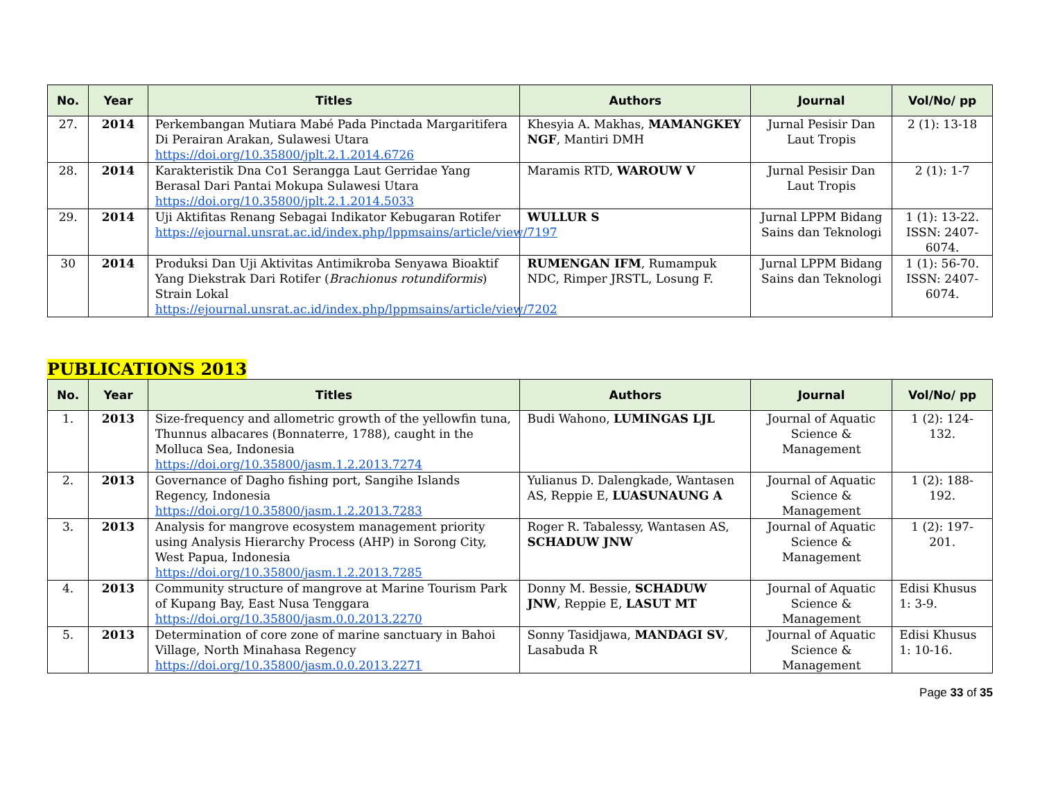| No. | Year | Titles | Authors | Journal | Vol/No/ pp |
| --- | --- | --- | --- | --- | --- |
| 27. | 2014 | Perkembangan Mutiara Mabé Pada Pinctada Margaritifera Di Perairan Arakan, Sulawesi Utara https://doi.org/10.35800/jplt.2.1.2014.6726 | Khesyia A. Makhas, MAMANGKEY NGF , Mantiri DMH | Jurnal Pesisir Dan Laut Tropis | 2 (1): 13-18 |
| 28. | 2014 | Karakteristik Dna Co1 Serangga Laut Gerridae Yang Berasal Dari Pantai Mokupa Sulawesi Utara https://doi.org/10.35800/jplt.2.1.2014.5033 | Maramis RTD, WAROUW V | Jurnal Pesisir Dan Laut Tropis | 2 (1): 1-7 |
| 29. | 2014 | Uji Aktifitas Renang Sebagai Indikator Kebugaran Rotifer https://ejournal.unsrat.ac.id/index.php/lppmsains/article/view/7197 | WULLUR S | Jurnal LPPM Bidang Sains dan Teknologi | 1 (1): 13-22. ISSN: 2407-6074. |
| 30 | 2014 | Produksi Dan Uji Aktivitas Antimikroba Senyawa Bioaktif Yang Diekstrak Dari Rotifer ( Brachionus rotundiformis ) Strain Lokal https://ejournal.unsrat.ac.id/index.php/lppmsains/article/view/7202 | RUMENGAN IFM , Rumampuk NDC, Rimper JRSTL, Losung F. | Jurnal LPPM Bidang Sains dan Teknologi | 1 (1): 56-70. ISSN: 2407-6074. |
PUBLICATIONS 2013
| No. | Year | Titles | Authors | Journal | Vol/No/ pp |
| --- | --- | --- | --- | --- | --- |
| 1. | 2013 | Size-frequency and allometric growth of the yellowfin tuna, Thunnus albacares (Bonnaterre, 1788), caught in the Molluca Sea, Indonesia https://doi.org/10.35800/jasm.1.2.2013.7274 | Budi Wahono, LUMINGAS LJL | Journal of Aquatic Science & Management | 1 (2): 124-132. |
| 2. | 2013 | Governance of Dagho fishing port, Sangihe Islands Regency, Indonesia https://doi.org/10.35800/jasm.1.2.2013.7283 | Yulianus D. Dalengkade, Wantasen AS, Reppie E, LUASUNAUNG A | Journal of Aquatic Science & Management | 1 (2): 188-192. |
| 3. | 2013 | Analysis for mangrove ecosystem management priority using Analysis Hierarchy Process (AHP) in Sorong City, West Papua, Indonesia https://doi.org/10.35800/jasm.1.2.2013.7285 | Roger R. Tabalessy, Wantasen AS, SCHADUW JNW | Journal of Aquatic Science & Management | 1 (2): 197-201. |
| 4. | 2013 | Community structure of mangrove at Marine Tourism Park of Kupang Bay, East Nusa Tenggara https://doi.org/10.35800/jasm.0.0.2013.2270 | Donny M. Bessie, SCHADUW JNW , Reppie E, LASUT MT | Journal of Aquatic Science & Management | Edisi Khusus 1: 3-9. |
| 5. | 2013 | Determination of core zone of marine sanctuary in Bahoi Village, North Minahasa Regency https://doi.org/10.35800/jasm.0.0.2013.2271 | Sonny Tasidjawa, MANDAGI SV , Lasabuda R | Journal of Aquatic Science & Management | Edisi Khusus 1: 10-16. |
Page 33 of 35